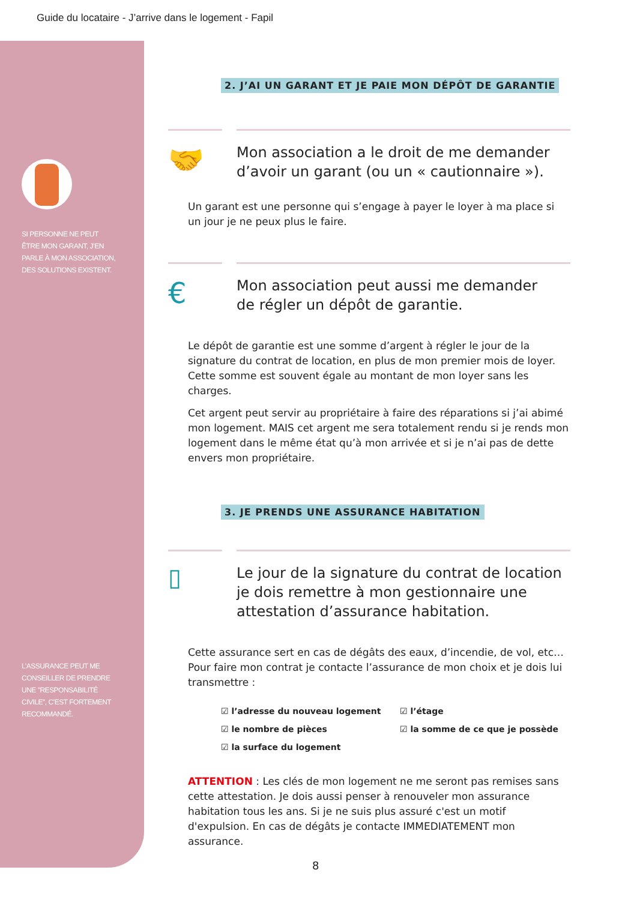Guide du locataire - J’arrive dans le logement - Fapil
SI PERSONNE NE PEUT ÊTRE MON GARANT, J’EN PARLE À MON ASSOCIATION, DES SOLUTIONS EXISTENT.
L’ASSURANCE PEUT ME CONSEILLER DE PRENDRE UNE "RESPONSABILITÉ CIVILE", C’EST FORTEMENT RECOMMANDÉ.
2. J’AI UN GARANT ET JE PAIE MON DÉPÔT DE GARANTIE
🤝
Mon association a le droit de me demander d’avoir un garant (ou un « cautionnaire »).
Un garant est une personne qui s’engage à payer le loyer à ma place si un jour je ne peux plus le faire.
€
Mon association peut aussi me demander
de régler un dépôt de garantie.
Le dépôt de garantie est une somme d’argent à régler le jour de la signature du contrat de location, en plus de mon premier mois de loyer. Cette somme est souvent égale au montant de mon loyer sans les charges.
Cet argent peut servir au propriétaire à faire des réparations si j’ai abimé mon logement. MAIS cet argent me sera totalement rendu si je rends mon logement dans le même état qu’à mon arrivée et si je n’ai pas de dette envers mon propriétaire.
3. JE PRENDS UNE ASSURANCE HABITATION
▯
Le jour de la signature du contrat de location je dois remettre à mon gestionnaire une attestation d’assurance habitation.
Cette assurance sert en cas de dégâts des eaux, d’incendie, de vol, etc… Pour faire mon contrat je contacte l’assurance de mon choix et je dois lui transmettre :
☑ l’adresse du nouveau logement
☑ le nombre de pièces
☑ la surface du logement
☑ l’étage
☑ la somme de ce que je possède
ATTENTION : Les clés de mon logement ne me seront pas remises sans cette attestation. Je dois aussi penser à renouveler mon assurance habitation tous les ans. Si je ne suis plus assuré c'est un motif d'expulsion. En cas de dégâts je contacte IMMEDIATEMENT mon assurance.
8